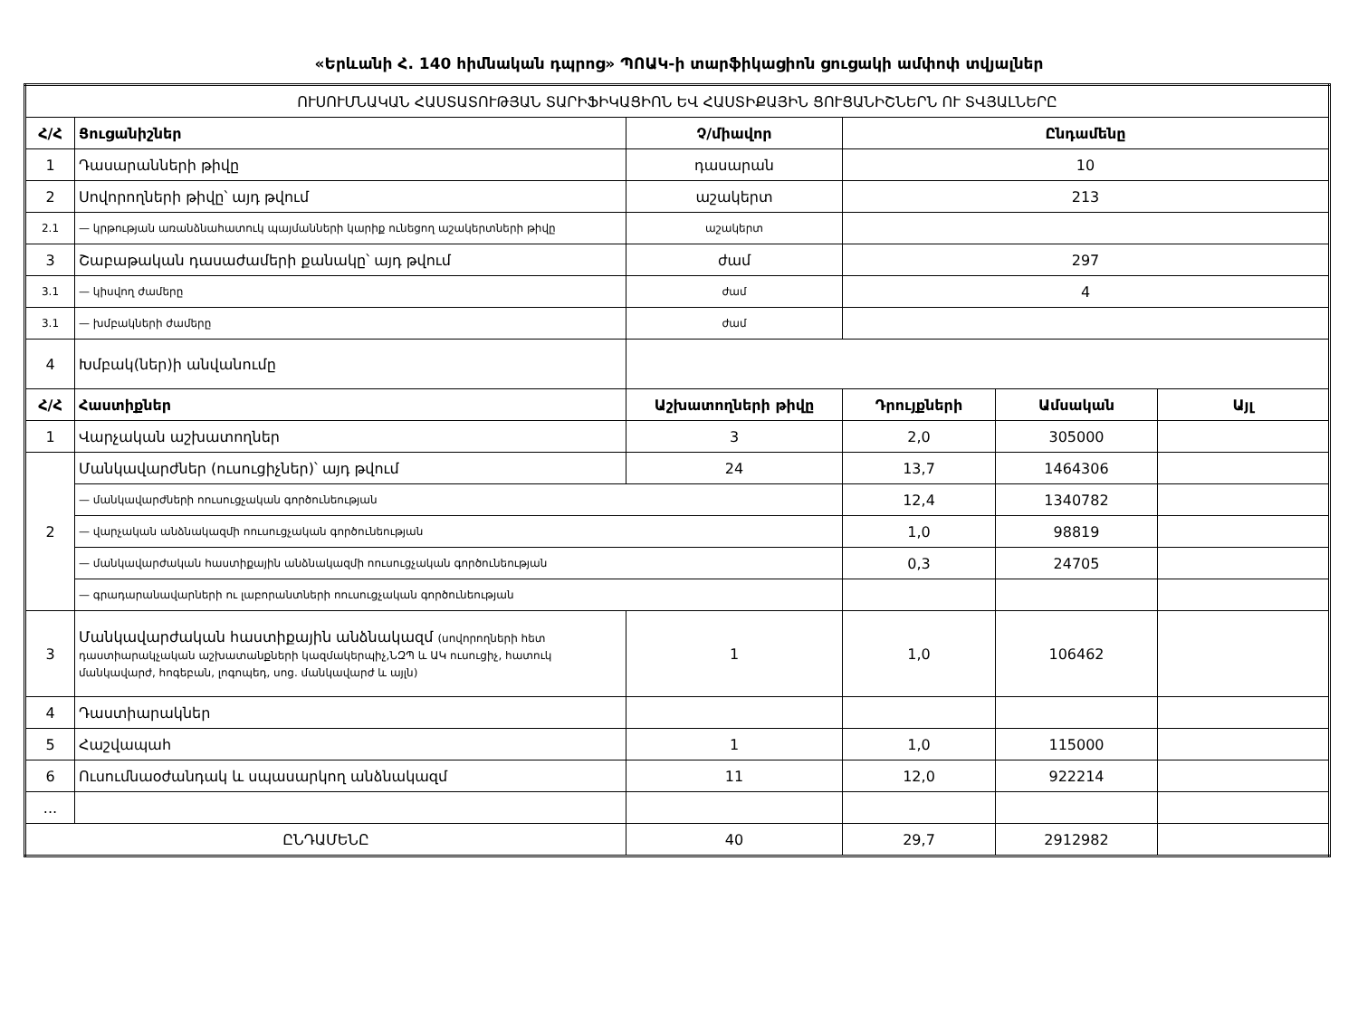«Երևանի Հ. 140 հիմնական դպրոց» ՊՈԱԿ-ի տարֆիկացիոն ցուցակի ամփոփ տվյալներ
| ՈՒՍՈՒՄՆԱԿԱՆ ՀԱՍՏԱՏՈՒԹՅԱՆ ՏԱՐԻՖԻԿԱՑԻՈՆ ԵՎ ՀԱՍՏԻՔԱՅԻՆ ՑՈՒՑԱՆԻՇՆԵՐՆ ՈՒ ՏՎՅԱԼՆԵՐԸ | | | | | |
| Հ/Հ | Ցուցանիշներ | Չ/միավոր | Ընդամենը | | |
| 1 | Դասարանների թիվը | դասարան | 10 | | |
| 2 | Սովորողների թիվը՝ այդ թվում | աշակերտ | 213 | | |
| 2.1 | — կրթության առանձնահատուկ պայմանների կարիք ունեցող աշակերտների թիվը | աշակերտ | | | |
| 3 | Շաբաթական դասաժամերի քանակը՝ այդ թվում | ժամ | 297 | | |
| 3.1 | — կիսվող ժամերը | ժամ | 4 | | |
| 3.1 | — խմբակների ժամերը | ժամ | | | |
| 4 | Խմբակ(ներ)ի անվանումը | | | | |
| Հ/Հ | Հաստիքներ | Աշխատողների թիվը | Դրույքների | Ամսական | Այլ |
| 1 | Վարչական աշխատողներ | 3 | 2,0 | 305000 | |
| 2 | Մանկավարժներ (ուսուցիչներ)՝ այդ թվում | 24 | 13,7 | 1464306 | |
| | — մանկավարժների ոուսուցչական գործունեության | | 12,4 | 1340782 | |
| | — վարչական անձնակազմի ոուսուցչական գործունեության | | 1,0 | 98819 | |
| | — մանկավարժական հաստիքային անձնակազմի ոուսուցչական գործունեության | | 0,3 | 24705 | |
| | — գրադարանավարների ու լաբորանտների ոուսուցչական գործունեության | | | | |
| 3 | Մանկավարժական հաստիքային անձնակազմ (սովորողների հետ դաստիարակչական աշխատանքների կազմակերպիչ,ՆԶՊ և ԱԿ ուսուցիչ, հատուկ մանկավարժ, հոգեբան, լոգոպեդ, սոց. մանկավարժ և այլն) | 1 | 1,0 | 106462 | |
| 4 | Դաստիարակներ | | | | |
| 5 | Հաշվապահ | 1 | 1,0 | 115000 | |
| 6 | Ուսումնաօժանդակ և սպասարկող անձնակազմ | 11 | 12,0 | 922214 | |
| ... | | | | | |
| ԸՆԴԱՄԵՆԸ | | 40 | 29,7 | 2912982 | |